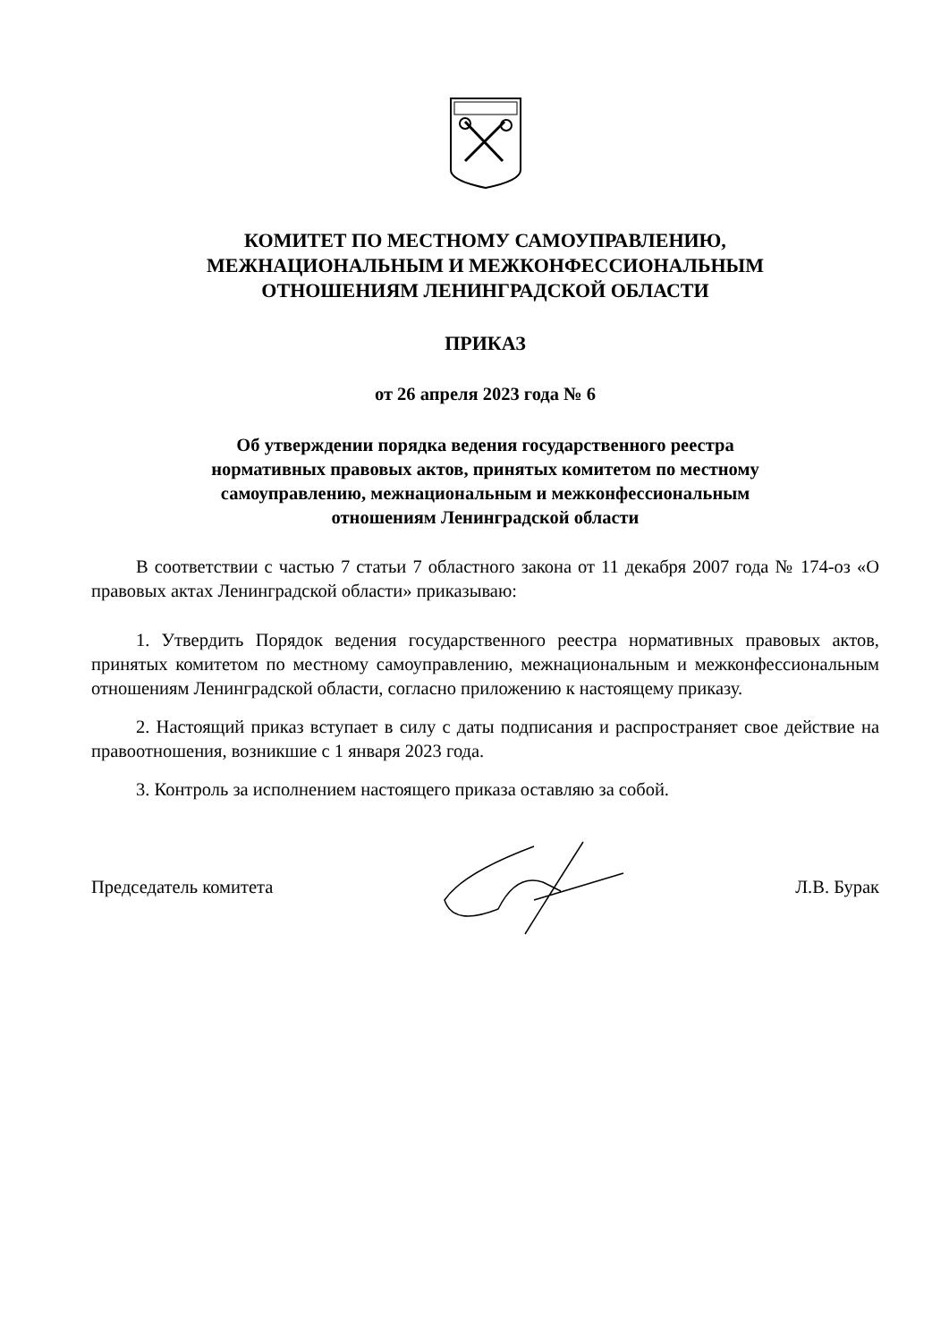КОМИТЕТ ПО МЕСТНОМУ САМОУПРАВЛЕНИЮ,
МЕЖНАЦИОНАЛЬНЫМ И МЕЖКОНФЕССИОНАЛЬНЫМ
ОТНОШЕНИЯМ ЛЕНИНГРАДСКОЙ ОБЛАСТИ
ПРИКАЗ
от 26 апреля 2023 года № 6
Об утверждении порядка ведения государственного реестра
нормативных правовых актов, принятых комитетом по местному
самоуправлению, межнациональным и межконфессиональным
отношениям Ленинградской области
В соответствии с частью 7 статьи 7 областного закона от 11 декабря 2007 года № 174-оз «О правовых актах Ленинградской области» приказываю:
1. Утвердить Порядок ведения государственного реестра нормативных правовых актов, принятых комитетом по местному самоуправлению, межнациональным и межконфессиональным отношениям Ленинградской области, согласно приложению к настоящему приказу.
2. Настоящий приказ вступает в силу с даты подписания и распространяет свое действие на правоотношения, возникшие с 1 января 2023 года.
3. Контроль за исполнением настоящего приказа оставляю за собой.
Председатель комитета Л.В. Бурак